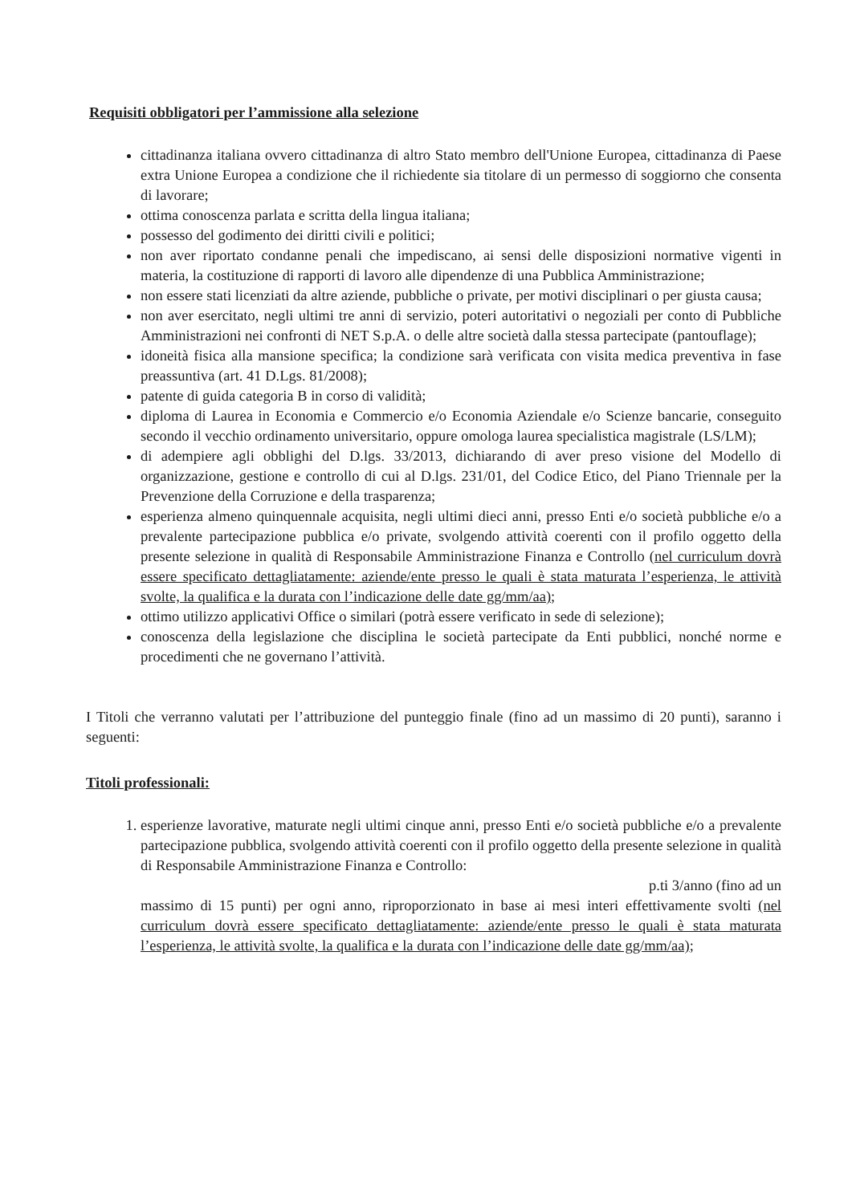Requisiti obbligatori per l’ammissione alla selezione
cittadinanza italiana ovvero cittadinanza di altro Stato membro dell'Unione Europea, cittadinanza di Paese extra Unione Europea a condizione che il richiedente sia titolare di un permesso di soggiorno che consenta di lavorare;
ottima conoscenza parlata e scritta della lingua italiana;
possesso del godimento dei diritti civili e politici;
non aver riportato condanne penali che impediscano, ai sensi delle disposizioni normative vigenti in materia, la costituzione di rapporti di lavoro alle dipendenze di una Pubblica Amministrazione;
non essere stati licenziati da altre aziende, pubbliche o private, per motivi disciplinari o per giusta causa;
non aver esercitato, negli ultimi tre anni di servizio, poteri autoritativi o negoziali per conto di Pubbliche Amministrazioni nei confronti di NET S.p.A. o delle altre società dalla stessa partecipate (pantouflage);
idoneità fisica alla mansione specifica; la condizione sarà verificata con visita medica preventiva in fase preassuntiva (art. 41 D.Lgs. 81/2008);
patente di guida categoria B in corso di validità;
diploma di Laurea in Economia e Commercio e/o Economia Aziendale e/o Scienze bancarie, conseguito secondo il vecchio ordinamento universitario, oppure omologa laurea specialistica magistrale (LS/LM);
di adempiere agli obblighi del D.lgs. 33/2013, dichiarando di aver preso visione del Modello di organizzazione, gestione e controllo di cui al D.lgs. 231/01, del Codice Etico, del Piano Triennale per la Prevenzione della Corruzione e della trasparenza;
esperienza almeno quinquennale acquisita, negli ultimi dieci anni, presso Enti e/o società pubbliche e/o a prevalente partecipazione pubblica e/o private, svolgendo attività coerenti con il profilo oggetto della presente selezione in qualità di Responsabile Amministrazione Finanza e Controllo (nel curriculum dovrà essere specificato dettagliatamente: aziende/ente presso le quali è stata maturata l’esperienza, le attività svolte, la qualifica e la durata con l’indicazione delle date gg/mm/aa);
ottimo utilizzo applicativi Office o similari (potrà essere verificato in sede di selezione);
conoscenza della legislazione che disciplina le società partecipate da Enti pubblici, nonché norme e procedimenti che ne governano l’attività.
I Titoli che verranno valutati per l’attribuzione del punteggio finale (fino ad un massimo di 20 punti), saranno i seguenti:
Titoli professionali:
1. esperienze lavorative, maturate negli ultimi cinque anni, presso Enti e/o società pubbliche e/o a prevalente partecipazione pubblica, svolgendo attività coerenti con il profilo oggetto della presente selezione in qualità di Responsabile Amministrazione Finanza e Controllo:
p.ti 3/anno (fino ad un
massimo di 15 punti) per ogni anno, riproporzionato in base ai mesi interi effettivamente svolti (nel curriculum dovrà essere specificato dettagliatamente: aziende/ente presso le quali è stata maturata l’esperienza, le attività svolte, la qualifica e la durata con l’indicazione delle date gg/mm/aa);